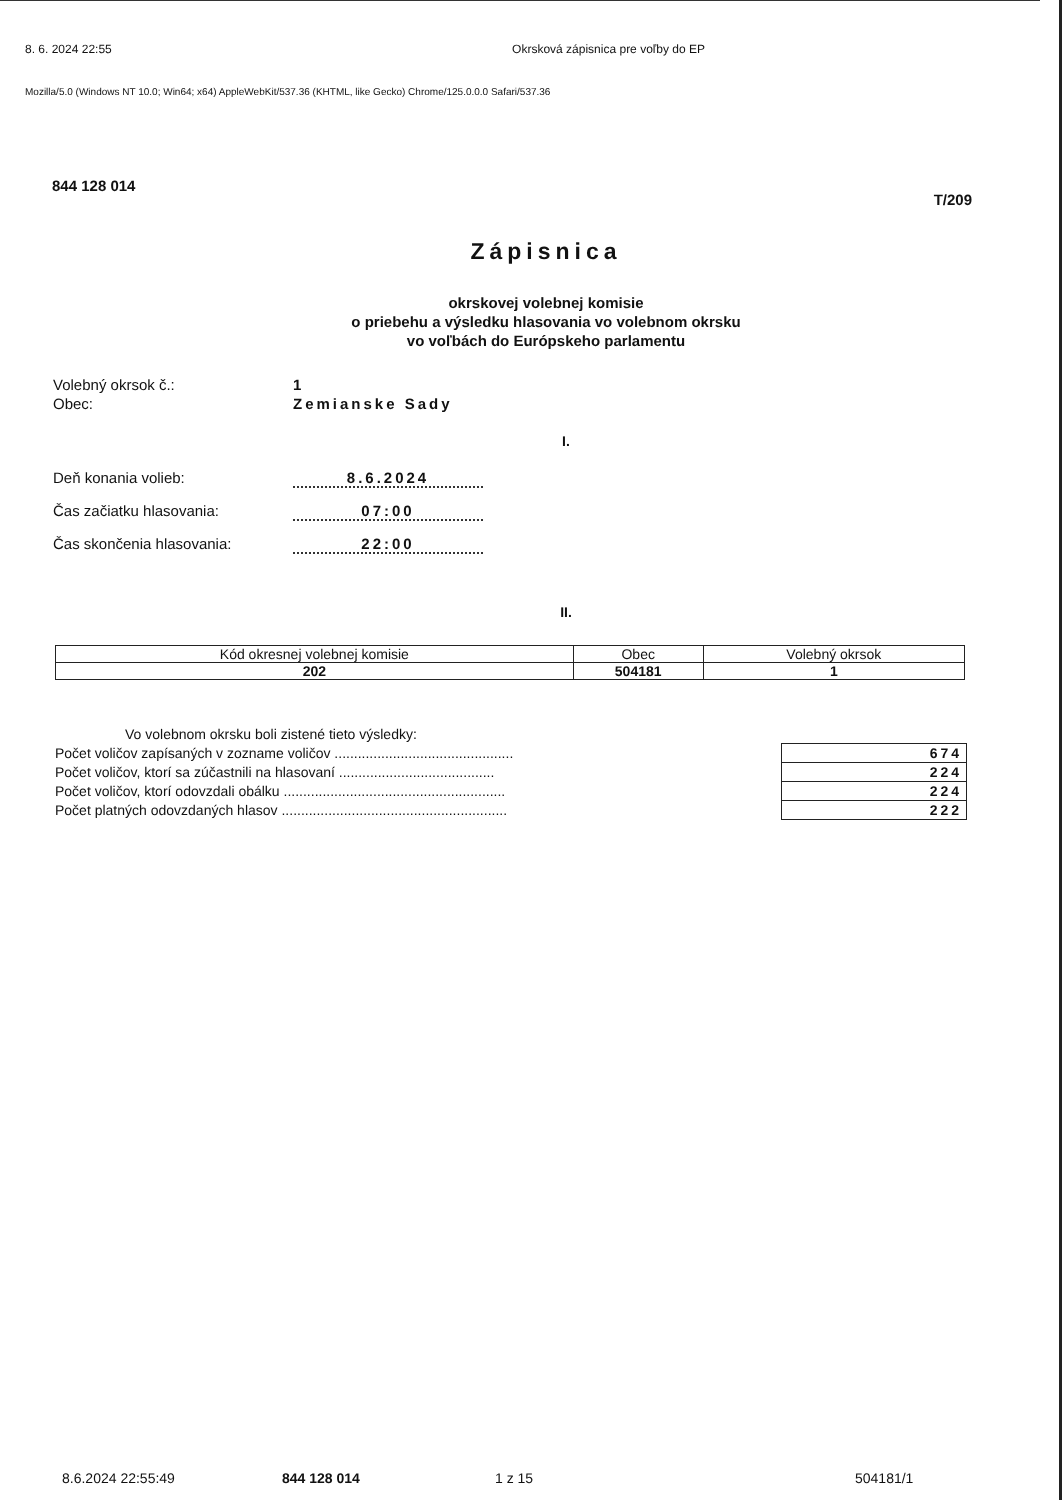8. 6. 2024 22:55 Okrsková zápisnica pre voľby do EP
Mozilla/5.0 (Windows NT 10.0; Win64; x64) AppleWebKit/537.36 (KHTML, like Gecko) Chrome/125.0.0.0 Safari/537.36
844 128 014 T/209
Zápisnica
okrskovej volebnej komisie
o priebehu a výsledku hlasovania vo volebnom okrsku
vo voľbách do Európskeho parlamentu
Volebný okrsok č.: 1 Obec: Zemianske Sady
I.
Deň konania volieb: 8.6.2024 Čas začiatku hlasovania: 07:00 Čas skončenia hlasovania: 22:00
II.
| Kód okresnej volebnej komisie | Obec | Volebný okrsok |
| 202 | 504181 | 1 |
| Vo volebnom okrsku boli zistené tieto výsledky: | |
| Počet voličov zapísaných v zozname voličov .............................................. | 674 |
| Počet voličov, ktorí sa zúčastnili na hlasovaní ........................................ | 224 |
| Počet voličov, ktorí odovzdali obálku ......................................................... | 224 |
| Počet platných odovzdaných hlasov .......................................................... | 222 |
8.6.2024 22:55:49 844 128 014 1 z 15 504181/1